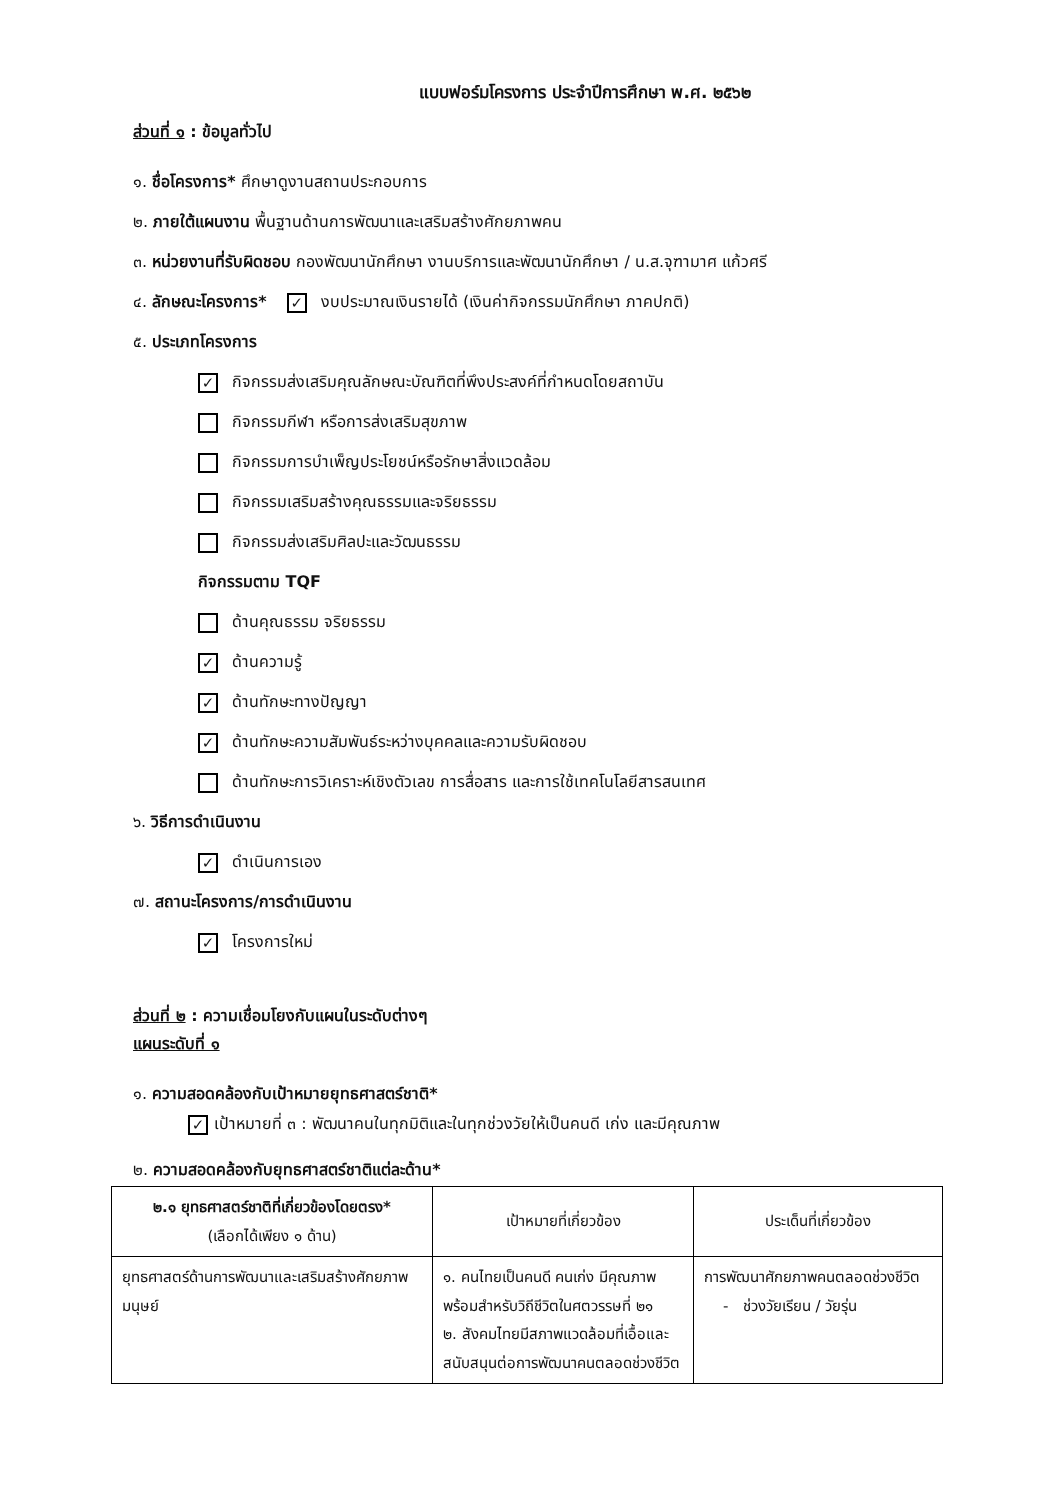แบบฟอร์มโครงการ ประจำปีการศึกษา พ.ศ. ๒๕๖๒
ส่วนที่ ๑ : ข้อมูลทั่วไป
๑. ชื่อโครงการ* ศึกษาดูงานสถานประกอบการ
๒. ภายใต้แผนงาน พื้นฐานด้านการพัฒนาและเสริมสร้างศักยภาพคน
๓. หน่วยงานที่รับผิดชอบ กองพัฒนานักศึกษา งานบริการและพัฒนานักศึกษา / น.ส.จุฑามาศ แก้วศรี
๔. ลักษณะโครงการ* ✓ งบประมาณเงินรายได้ (เงินค่ากิจกรรมนักศึกษา ภาคปกติ)
๕. ประเภทโครงการ
✓ กิจกรรมส่งเสริมคุณลักษณะบัณฑิตที่พึงประสงค์ที่กำหนดโดยสถาบัน
กิจกรรมกีฬา หรือการส่งเสริมสุขภาพ
กิจกรรมการบำเพ็ญประโยชน์หรือรักษาสิ่งแวดล้อม
กิจกรรมเสริมสร้างคุณธรรมและจริยธรรม
กิจกรรมส่งเสริมศิลปะและวัฒนธรรม
กิจกรรมตาม TQF
ด้านคุณธรรม จริยธรรม
✓ ด้านความรู้
✓ ด้านทักษะทางปัญญา
✓ ด้านทักษะความสัมพันธ์ระหว่างบุคคลและความรับผิดชอบ
ด้านทักษะการวิเคราะห์เชิงตัวเลข การสื่อสาร และการใช้เทคโนโลยีสารสนเทศ
๖. วิธีการดำเนินงาน
✓ ดำเนินการเอง
๗. สถานะโครงการ/การดำเนินงาน
✓ โครงการใหม่
ส่วนที่ ๒ : ความเชื่อมโยงกับแผนในระดับต่างๆ
แผนระดับที่ ๑
๑. ความสอดคล้องกับเป้าหมายยุทธศาสตร์ชาติ*
✓ เป้าหมายที่ ๓ : พัฒนาคนในทุกมิติและในทุกช่วงวัยให้เป็นคนดี เก่ง และมีคุณภาพ
๒. ความสอดคล้องกับยุทธศาสตร์ชาติแต่ละด้าน*
| ๒.๑ ยุทธศาสตร์ชาติที่เกี่ยวข้องโดยตรง* (เลือกได้เพียง ๑ ด้าน) | เป้าหมายที่เกี่ยวข้อง | ประเด็นที่เกี่ยวข้อง |
| --- | --- | --- |
| ยุทธศาสตร์ด้านการพัฒนาและเสริมสร้างศักยภาพมนุษย์ | ๑. คนไทยเป็นคนดี คนเก่ง มีคุณภาพ พร้อมสำหรับวิถีชีวิตในศตวรรษที่ ๒๑ ๒. สังคมไทยมีสภาพแวดล้อมที่เอื้อและสนับสนุนต่อการพัฒนาคนตลอดช่วงชีวิต | การพัฒนาศักยภาพคนตลอดช่วงชีวิต - ช่วงวัยเรียน / วัยรุ่น |